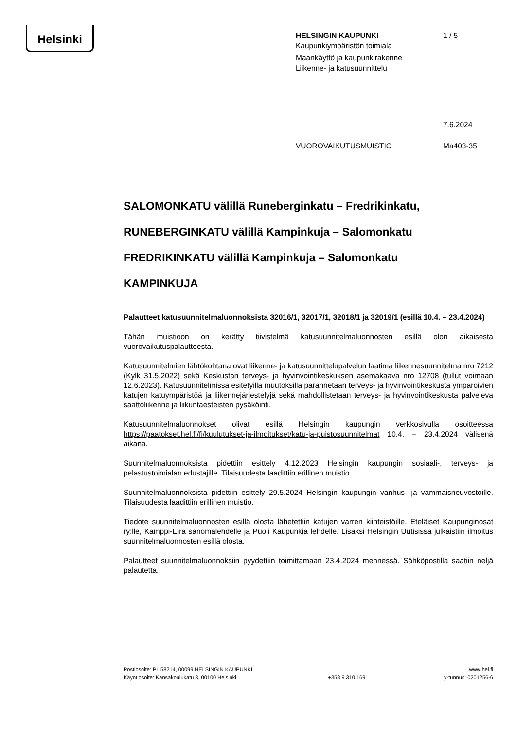Helsinki
HELSINGIN KAUPUNKI 1 / 5
Kaupunkiympäristön toimiala
Maankäyttö ja kaupunkirakenne
Liikenne- ja katusuunnittelu
7.6.2024
VUOROVAIKUTUSMUISTIO Ma403-35
SALOMONKATU välillä Runeberginkatu – Fredrikinkatu,
RUNEBERGINKATU välillä Kampinkuja – Salomonkatu
FREDRIKINKATU välillä Kampinkuja – Salomonkatu
KAMPINKUJA
Palautteet katusuunnitelmaluonnoksista 32016/1, 32017/1, 32018/1 ja 32019/1 (esillä 10.4. – 23.4.2024)
Tähän muistioon on kerätty tiivistelmä katusuunnitelmaluonnosten esillä olon aikaisesta vuorovaikutuspalautteesta.
Katusuunnitelmien lähtökohtana ovat liikenne- ja katusuunnittelupalvelun laatima liikennesuunnitelma nro 7212 (Kylk 31.5.2022) sekä Keskustan terveys- ja hyvinvointikeskuksen asemakaava nro 12708 (tullut voimaan 12.6.2023). Katusuunnitelmissa esitetyillä muutoksilla parannetaan terveys- ja hyvinvointikeskusta ympäröivien katujen katuympäristöä ja liikennejärjestelyjä sekä mahdollistetaan terveys- ja hyvinvointikeskusta palveleva saattoliikenne ja liikuntaesteisten pysäköinti.
Katusuunnitelmaluonnokset olivat esillä Helsingin kaupungin verkkosivulla osoitteessa https://paatokset.hel.fi/fi/kuulutukset-ja-ilmoitukset/katu-ja-puistosuunnitelmat 10.4. – 23.4.2024 välisenä aikana.
Suunnitelmaluonnoksista pidettiin esittely 4.12.2023 Helsingin kaupungin sosiaali-, terveys- ja pelastustoimialan edustajille. Tilaisuudesta laadittiin erillinen muistio.
Suunnitelmaluonnoksista pidettiin esittely 29.5.2024 Helsingin kaupungin vanhus- ja vammaisneuvostoille. Tilaisuudesta laadittiin erillinen muistio.
Tiedote suunnitelmaluonnosten esillä olosta lähetettiin katujen varren kiinteistöille, Eteläiset Kaupunginosat ry:lle, Kamppi-Eira sanomalehdelle ja Puoli Kaupunkia lehdelle. Lisäksi Helsingin Uutisissa julkaistiin ilmoitus suunnitelmaluonnosten esillä olosta.
Palautteet suunnitelmaluonnoksiin pyydettiin toimittamaan 23.4.2024 mennessä. Sähköpostilla saatiin neljä palautetta.
Postiosoite: PL 58214, 00099 HELSINGIN KAUPUNKI
Käyntiosoite: Kansakoulukatu 3, 00100 Helsinki
+358 9 310 1691 www.hel.fi
y-tunnus: 0201256-6